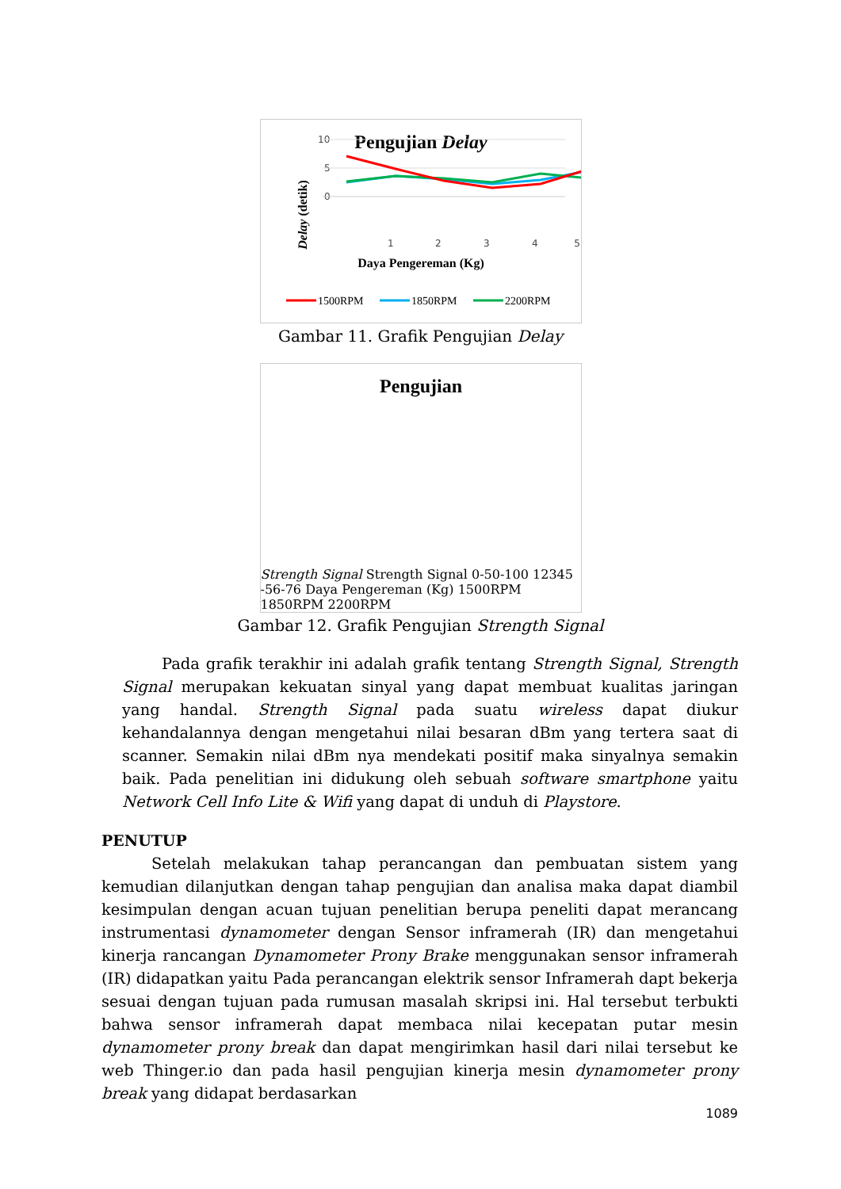Pengujian Delay
Delay (detik)
0
5
10
1
2
3
4
5
Daya Pengereman (Kg)
1500RPM
1850RPM
2200RPM
Gambar 11. Grafik Pengujian Delay
Pengujian Strength Signal
Strength Signal
0
-50
-100
1
2
3
4
5
-56
-76
Daya Pengereman (Kg)
1500RPM
1850RPM
2200RPM
Gambar 12. Grafik Pengujian Strength Signal
Pada grafik terakhir ini adalah grafik tentang Strength Signal, Strength Signal merupakan kekuatan sinyal yang dapat membuat kualitas jaringan yang handal. Strength Signal pada suatu wireless dapat diukur kehandalannya dengan mengetahui nilai besaran dBm yang tertera saat di scanner. Semakin nilai dBm nya mendekati positif maka sinyalnya semakin baik. Pada penelitian ini didukung oleh sebuah software smartphone yaitu Network Cell Info Lite & Wifi yang dapat di unduh di Playstore.
PENUTUP
Setelah melakukan tahap perancangan dan pembuatan sistem yang kemudian dilanjutkan dengan tahap pengujian dan analisa maka dapat diambil kesimpulan dengan acuan tujuan penelitian berupa peneliti dapat merancang instrumentasi dynamometer dengan Sensor inframerah (IR) dan mengetahui kinerja rancangan Dynamometer Prony Brake menggunakan sensor inframerah (IR) didapatkan yaitu Pada perancangan elektrik sensor Inframerah dapt bekerja sesuai dengan tujuan pada rumusan masalah skripsi ini. Hal tersebut terbukti bahwa sensor inframerah dapat membaca nilai kecepatan putar mesin dynamometer prony break dan dapat mengirimkan hasil dari nilai tersebut ke web Thinger.io dan pada hasil pengujian kinerja mesin dynamometer prony break yang didapat berdasarkan
1089